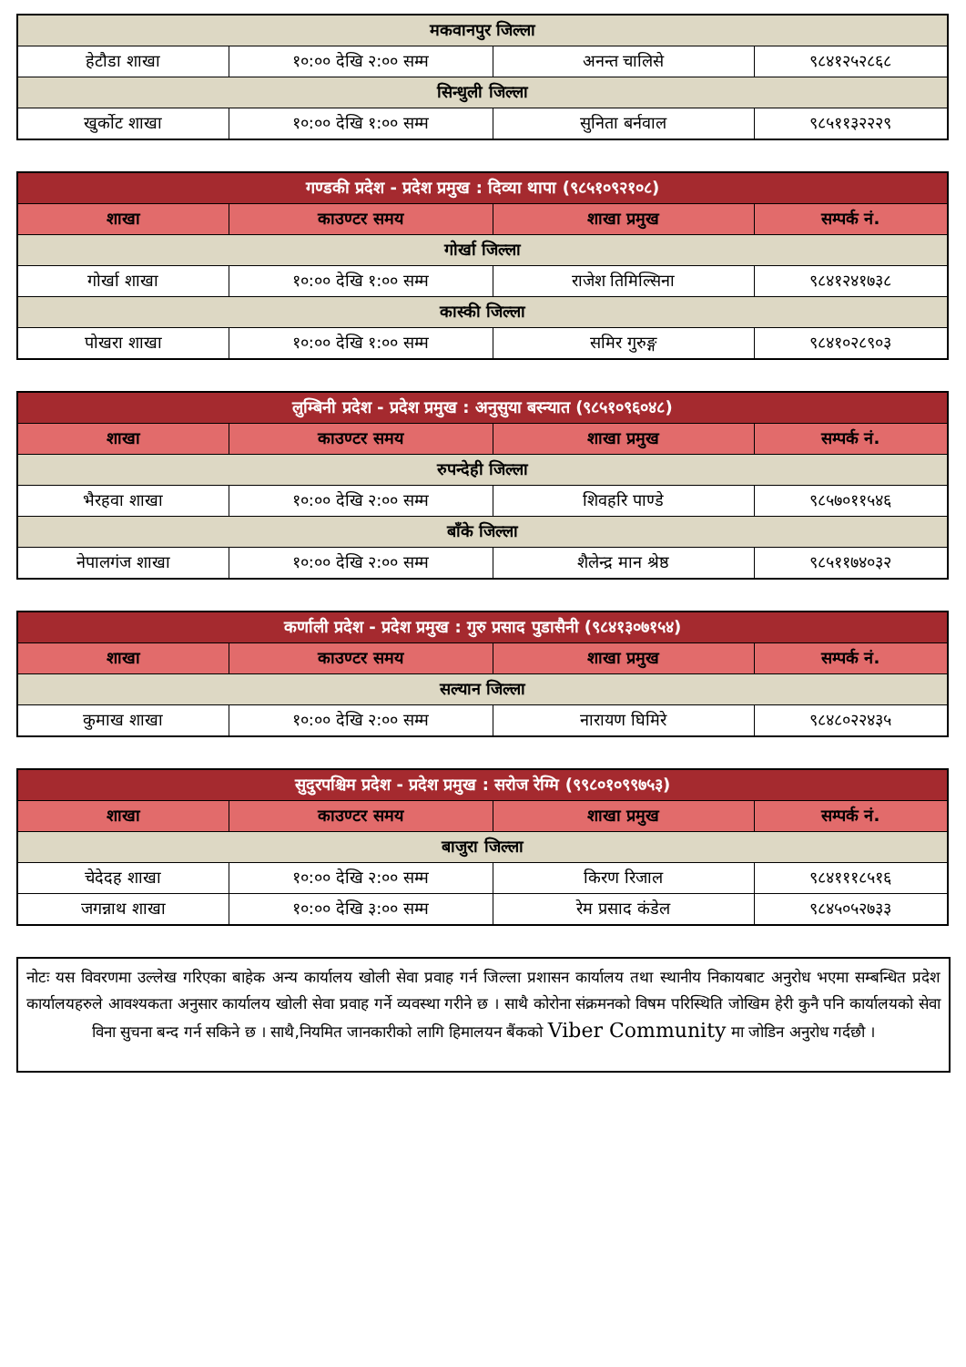| मकवानपुर जिल्ला | | | |
| हेटौडा शाखा | १०:०० देखि २:०० सम्म | अनन्त चालिसे | ९८४१२५२८६८ |
| सिन्धुली जिल्ला | | | |
| खुर्कोट शाखा | १०:०० देखि १:०० सम्म | सुनिता बर्नवाल | ९८५११३२२२९ |
| गण्डकी प्रदेश - प्रदेश प्रमुख : दिव्या थापा (९८५१०९२१०८) | | | |
| --- | --- | --- | --- |
| शाखा | काउण्टर समय | शाखा प्रमुख | सम्पर्क नं. |
| गोर्खा जिल्ला | | | |
| गोर्खा शाखा | १०:०० देखि १:०० सम्म | राजेश तिमिल्सिना | ९८४१२४१७३८ |
| कास्की जिल्ला | | | |
| पोखरा शाखा | १०:०० देखि १:०० सम्म | समिर गुरुङ्ग | ९८४१०२८९०३ |
| लुम्बिनी प्रदेश - प्रदेश प्रमुख : अनुसुया बस्न्यात (९८५१०९६०४८) | | | |
| --- | --- | --- | --- |
| शाखा | काउण्टर समय | शाखा प्रमुख | सम्पर्क नं. |
| रुपन्देही जिल्ला | | | |
| भैरहवा शाखा | १०:०० देखि २:०० सम्म | शिवहरि पाण्डे | ९८५७०११५४६ |
| बाँके जिल्ला | | | |
| नेपालगंज शाखा | १०:०० देखि २:०० सम्म | शैलेन्द्र मान श्रेष्ठ | ९८५११७४०३२ |
| कर्णाली प्रदेश - प्रदेश प्रमुख : गुरु प्रसाद पुडासैनी (९८४१३०७१५४) | | | |
| --- | --- | --- | --- |
| शाखा | काउण्टर समय | शाखा प्रमुख | सम्पर्क नं. |
| सल्यान जिल्ला | | | |
| कुमाख शाखा | १०:०० देखि २:०० सम्म | नारायण घिमिरे | ९८४८०२२४३५ |
| सुदुरपश्चिम प्रदेश - प्रदेश प्रमुख : सरोज रेग्मि (९९८०१०९९७५३) | | | |
| --- | --- | --- | --- |
| शाखा | काउण्टर समय | शाखा प्रमुख | सम्पर्क नं. |
| बाजुरा जिल्ला | | | |
| चेदेदह शाखा | १०:०० देखि २:०० सम्म | किरण रिजाल | ९८४१११८५१६ |
| जगन्नाथ शाखा | १०:०० देखि ३:०० सम्म | रेम प्रसाद कंडेल | ९८४५०५२७३३ |
नोटः यस विवरणमा उल्लेख गरिएका बाहेक अन्य कार्यालय खोली सेवा प्रवाह गर्न जिल्ला प्रशासन कार्यालय तथा स्थानीय निकायबाट अनुरोध भएमा सम्बन्धित प्रदेश कार्यालयहरुले आवश्यकता अनुसार कार्यालय खोली सेवा प्रवाह गर्ने व्यवस्था गरीने छ । साथै कोरोना संक्रमनको विषम परिस्थिति जोखिम हेरी कुनै पनि कार्यालयको सेवा विना सुचना बन्द गर्न सकिने छ । साथै,नियमित जानकारीको लागि हिमालयन बैंकको Viber Community मा जोडिन अनुरोध गर्दछौ ।